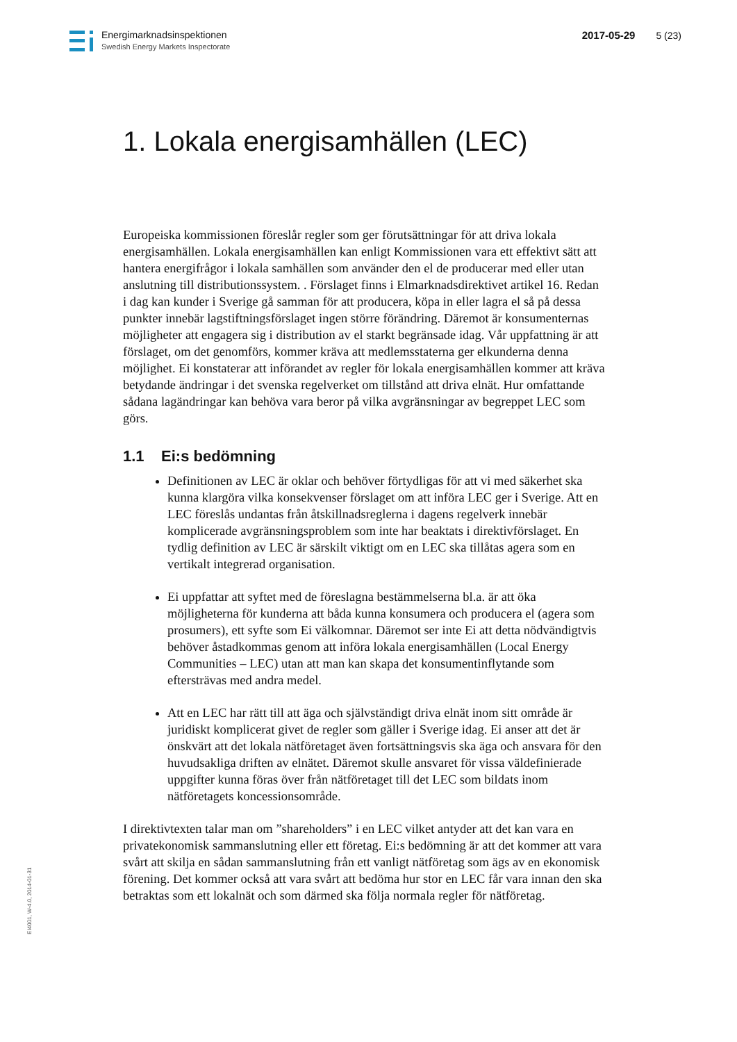Energimarknadsinspektionen
Swedish Energy Markets Inspectorate
2017-05-29 5 (23)
1. Lokala energisamhällen (LEC)
Europeiska kommissionen föreslår regler som ger förutsättningar för att driva lokala energisamhällen. Lokala energisamhällen kan enligt Kommissionen vara ett effektivt sätt att hantera energifrågor i lokala samhällen som använder den el de producerar med eller utan anslutning till distributionssystem. . Förslaget finns i Elmarknadsdirektivet artikel 16. Redan i dag kan kunder i Sverige gå samman för att producera, köpa in eller lagra el så på dessa punkter innebär lagstiftningsförslaget ingen större förändring. Däremot är konsumenternas möjligheter att engagera sig i distribution av el starkt begränsade idag. Vår uppfattning är att förslaget, om det genomförs, kommer kräva att medlemsstaterna ger elkunderna denna möjlighet. Ei konstaterar att införandet av regler för lokala energisamhällen kommer att kräva betydande ändringar i det svenska regelverket om tillstånd att driva elnät. Hur omfattande sådana lagändringar kan behöva vara beror på vilka avgränsningar av begreppet LEC som görs.
1.1 Ei:s bedömning
Definitionen av LEC är oklar och behöver förtydligas för att vi med säkerhet ska kunna klargöra vilka konsekvenser förslaget om att införa LEC ger i Sverige. Att en LEC föreslås undantas från åtskillnadsreglerna i dagens regelverk innebär komplicerade avgränsningsproblem som inte har beaktats i direktivförslaget. En tydlig definition av LEC är särskilt viktigt om en LEC ska tillåtas agera som en vertikalt integrerad organisation.
Ei uppfattar att syftet med de föreslagna bestämmelserna bl.a. är att öka möjligheterna för kunderna att båda kunna konsumera och producera el (agera som prosumers), ett syfte som Ei välkomnar. Däremot ser inte Ei att detta nödvändigtvis behöver åstadkommas genom att införa lokala energisamhällen (Local Energy Communities – LEC) utan att man kan skapa det konsumentinflytande som eftersträvas med andra medel.
Att en LEC har rätt till att äga och självständigt driva elnät inom sitt område är juridiskt komplicerat givet de regler som gäller i Sverige idag. Ei anser att det är önskvärt att det lokala nätföretaget även fortsättningsvis ska äga och ansvara för den huvudsakliga driften av elnätet. Däremot skulle ansvaret för vissa väldefinierade uppgifter kunna föras över från nätföretaget till det LEC som bildats inom nätföretagets koncessionsområde.
I direktivtexten talar man om ”shareholders” i en LEC vilket antyder att det kan vara en privatekonomisk sammanslutning eller ett företag. Ei:s bedömning är att det kommer att vara svårt att skilja en sådan sammanslutning från ett vanligt nätföretag som ägs av en ekonomisk förening. Det kommer också att vara svårt att bedöma hur stor en LEC får vara innan den ska betraktas som ett lokalnät och som därmed ska följa normala regler för nätföretag.
EI4001, W-4.0, 2014-01-31